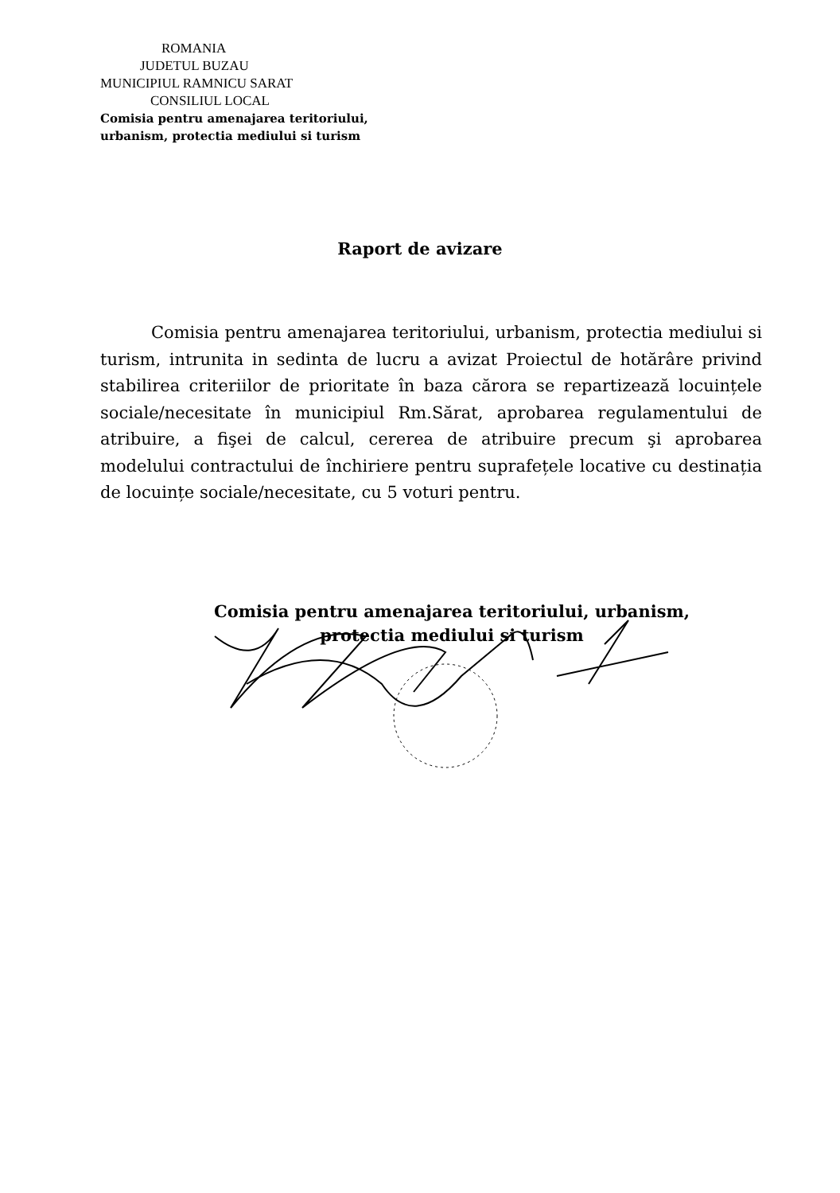ROMANIA
JUDETUL BUZAU
MUNICIPIUL RAMNICU SARAT
CONSILIUL LOCAL
Comisia pentru amenajarea teritoriului,
urbanism, protectia mediului si turism
Raport de avizare
Comisia pentru amenajarea teritoriului, urbanism, protectia mediului si turism, intrunita in sedinta de lucru a avizat Proiectul de hotărâre privind stabilirea criteriilor de prioritate în baza cărora se repartizează locuințele sociale/necesitate în municipiul Rm.Sărat, aprobarea regulamentului de atribuire, a fişei de calcul, cererea de atribuire precum şi aprobarea modelului contractului de închiriere pentru suprafețele locative cu destinația de locuințe sociale/necesitate, cu 5 voturi pentru.
Comisia pentru amenajarea teritoriului, urbanism,
protectia mediului si turism